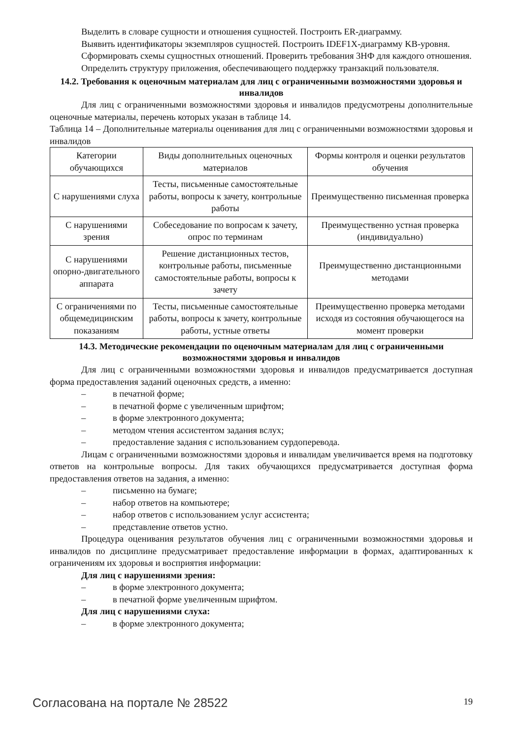Выделить в словаре сущности и отношения сущностей. Построить ER-диаграмму.
Выявить идентификаторы экземпляров сущностей. Построить IDEF1X-диаграмму KB-уровня.
Сформировать схемы сущностных отношений. Проверить требования 3НФ для каждого отношения.
Определить структуру приложения, обеспечивающего поддержку транзакций пользователя.
14.2. Требования к оценочным материалам для лиц с ограниченными возможностями здоровья и инвалидов
Для лиц с ограниченными возможностями здоровья и инвалидов предусмотрены дополнительные оценочные материалы, перечень которых указан в таблице 14.
Таблица 14 – Дополнительные материалы оценивания для лиц с ограниченными возможностями здоровья и инвалидов
| Категории обучающихся | Виды дополнительных оценочных материалов | Формы контроля и оценки результатов обучения |
| С нарушениями слуха | Тесты, письменные самостоятельные работы, вопросы к зачету, контрольные работы | Преимущественно письменная проверка |
| С нарушениями зрения | Собеседование по вопросам к зачету, опрос по терминам | Преимущественно устная проверка (индивидуально) |
| С нарушениями опорно-двигательного аппарата | Решение дистанционных тестов, контрольные работы, письменные самостоятельные работы, вопросы к зачету | Преимущественно дистанционными методами |
| С ограничениями по общемедицинским показаниям | Тесты, письменные самостоятельные работы, вопросы к зачету, контрольные работы, устные ответы | Преимущественно проверка методами исходя из состояния обучающегося на момент проверки |
14.3. Методические рекомендации по оценочным материалам для лиц с ограниченными возможностями здоровья и инвалидов
Для лиц с ограниченными возможностями здоровья и инвалидов предусматривается доступная форма предоставления заданий оценочных средств, а именно:
– в печатной форме;
– в печатной форме с увеличенным шрифтом;
– в форме электронного документа;
– методом чтения ассистентом задания вслух;
– предоставление задания с использованием сурдоперевода.
Лицам с ограниченными возможностями здоровья и инвалидам увеличивается время на подготовку ответов на контрольные вопросы. Для таких обучающихся предусматривается доступная форма предоставления ответов на задания, а именно:
– письменно на бумаге;
– набор ответов на компьютере;
– набор ответов с использованием услуг ассистента;
– представление ответов устно.
Процедура оценивания результатов обучения лиц с ограниченными возможностями здоровья и инвалидов по дисциплине предусматривает предоставление информации в формах, адаптированных к ограничениям их здоровья и восприятия информации:
Для лиц с нарушениями зрения:
– в форме электронного документа;
– в печатной форме увеличенным шрифтом.
Для лиц с нарушениями слуха:
– в форме электронного документа;
Согласована на портале № 28522 19